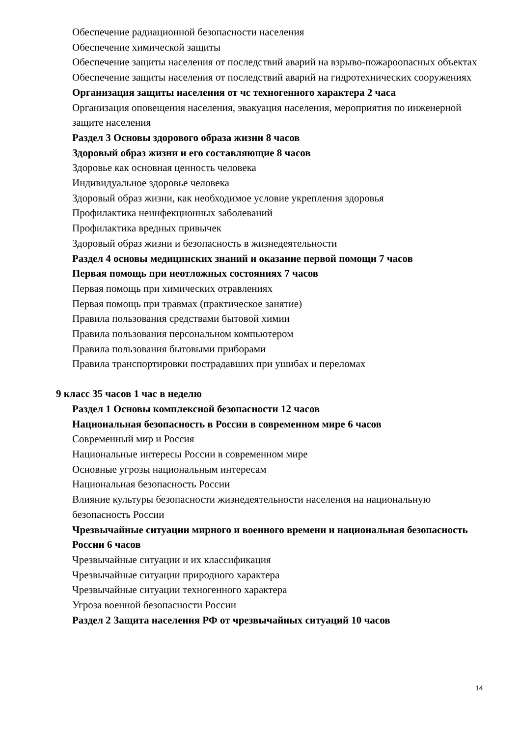Обеспечение радиационной безопасности населения
Обеспечение химической защиты
Обеспечение защиты населения от последствий аварий на взрыво-пожароопасных объектах
Обеспечение защиты населения от последствий аварий на гидротехнических сооружениях
Организация защиты населения от чс техногенного характера 2 часа
Организация оповещения населения, эвакуация населения, мероприятия по инженерной защите населения
Раздел 3 Основы здорового образа жизни 8 часов
Здоровый образ жизни и его составляющие 8 часов
Здоровье как основная ценность человека
Индивидуальное здоровье человека
Здоровый образ жизни, как необходимое условие укрепления здоровья
Профилактика неинфекционных заболеваний
Профилактика вредных привычек
Здоровый образ жизни и безопасность в жизнедеятельности
Раздел 4 основы медицинских знаний и оказание первой помощи 7 часов
Первая помощь при неотложных состояниях 7 часов
Первая помощь при химических отравлениях
Первая помощь при травмах (практическое занятие)
Правила пользования средствами бытовой химии
Правила пользования персональном компьютером
Правила пользования бытовыми приборами
Правила транспортировки пострадавших при ушибах и переломах
9 класс 35 часов 1 час в неделю
Раздел 1 Основы комплексной безопасности 12 часов
Национальная безопасность в России в современном мире 6 часов
Современный мир и Россия
Национальные интересы России в современном мире
Основные угрозы национальным интересам
Национальная безопасность России
Влияние культуры безопасности жизнедеятельности населения на национальную безопасность России
Чрезвычайные ситуации мирного и военного времени и национальная безопасность России 6 часов
Чрезвычайные ситуации и их классификация
Чрезвычайные ситуации природного характера
Чрезвычайные ситуации техногенного характера
Угроза военной безопасности России
Раздел 2 Защита населения РФ от чрезвычайных ситуаций 10 часов
14